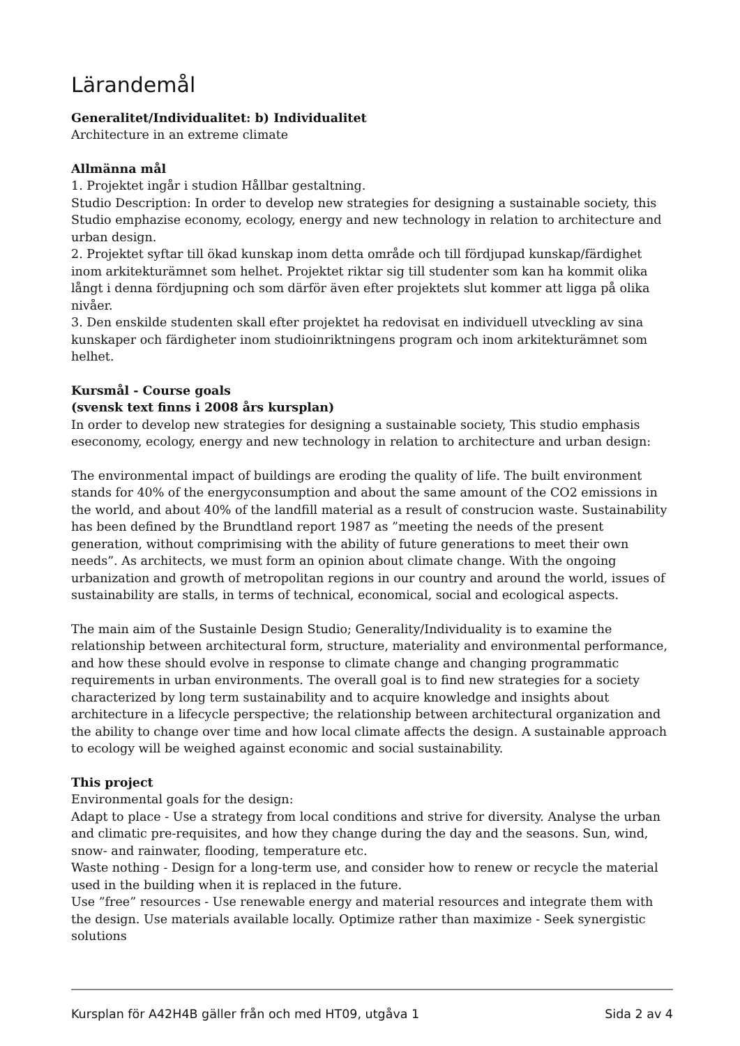Lärandemål
Generalitet/Individualitet: b) Individualitet
Architecture in an extreme climate
Allmänna mål
1. Projektet ingår i studion Hållbar gestaltning.
Studio Description: In order to develop new strategies for designing a sustainable society, this Studio emphazise economy, ecology, energy and new technology in relation to architecture and urban design.
2. Projektet syftar till ökad kunskap inom detta område och till fördjupad kunskap/färdighet inom arkitekturämnet som helhet. Projektet riktar sig till studenter som kan ha kommit olika långt i denna fördjupning och som därför även efter projektets slut kommer att ligga på olika nivåer.
3. Den enskilde studenten skall efter projektet ha redovisat en individuell utveckling av sina kunskaper och färdigheter inom studioinriktningens program och inom arkitekturämnet som helhet.
Kursmål - Course goals
(svensk text finns i 2008 års kursplan)
In order to develop new strategies for designing a sustainable society, This studio emphasis eseconomy, ecology, energy and new technology in relation to architecture and urban design:
The environmental impact of buildings are eroding the quality of life. The built environment stands for 40% of the energyconsumption and about the same amount of the CO2 emissions in the world, and about 40% of the landfill material as a result of construcion waste. Sustainability has been defined by the Brundtland report 1987 as ”meeting the needs of the present generation, without comprimising with the ability of future generations to meet their own needs”. As architects, we must form an opinion about climate change. With the ongoing urbanization and growth of metropolitan regions in our country and around the world, issues of sustainability are stalls, in terms of technical, economical, social and ecological aspects.
The main aim of the Sustainle Design Studio; Generality/Individuality is to examine the relationship between architectural form, structure, materiality and environmental performance, and how these should evolve in response to climate change and changing programmatic requirements in urban environments. The overall goal is to find new strategies for a society characterized by long term sustainability and to acquire knowledge and insights about architecture in a lifecycle perspective; the relationship between architectural organization and the ability to change over time and how local climate affects the design. A sustainable approach to ecology will be weighed against economic and social sustainability.
This project
Environmental goals for the design:
Adapt to place - Use a strategy from local conditions and strive for diversity. Analyse the urban and climatic pre-requisites, and how they change during the day and the seasons. Sun, wind, snow- and rainwater, flooding, temperature etc.
Waste nothing - Design for a long-term use, and consider how to renew or recycle the material used in the building when it is replaced in the future.
Use ”free” resources - Use renewable energy and material resources and integrate them with the design. Use materials available locally. Optimize rather than maximize - Seek synergistic solutions
Kursplan för A42H4B gäller från och med HT09, utgåva 1 Sida 2 av 4